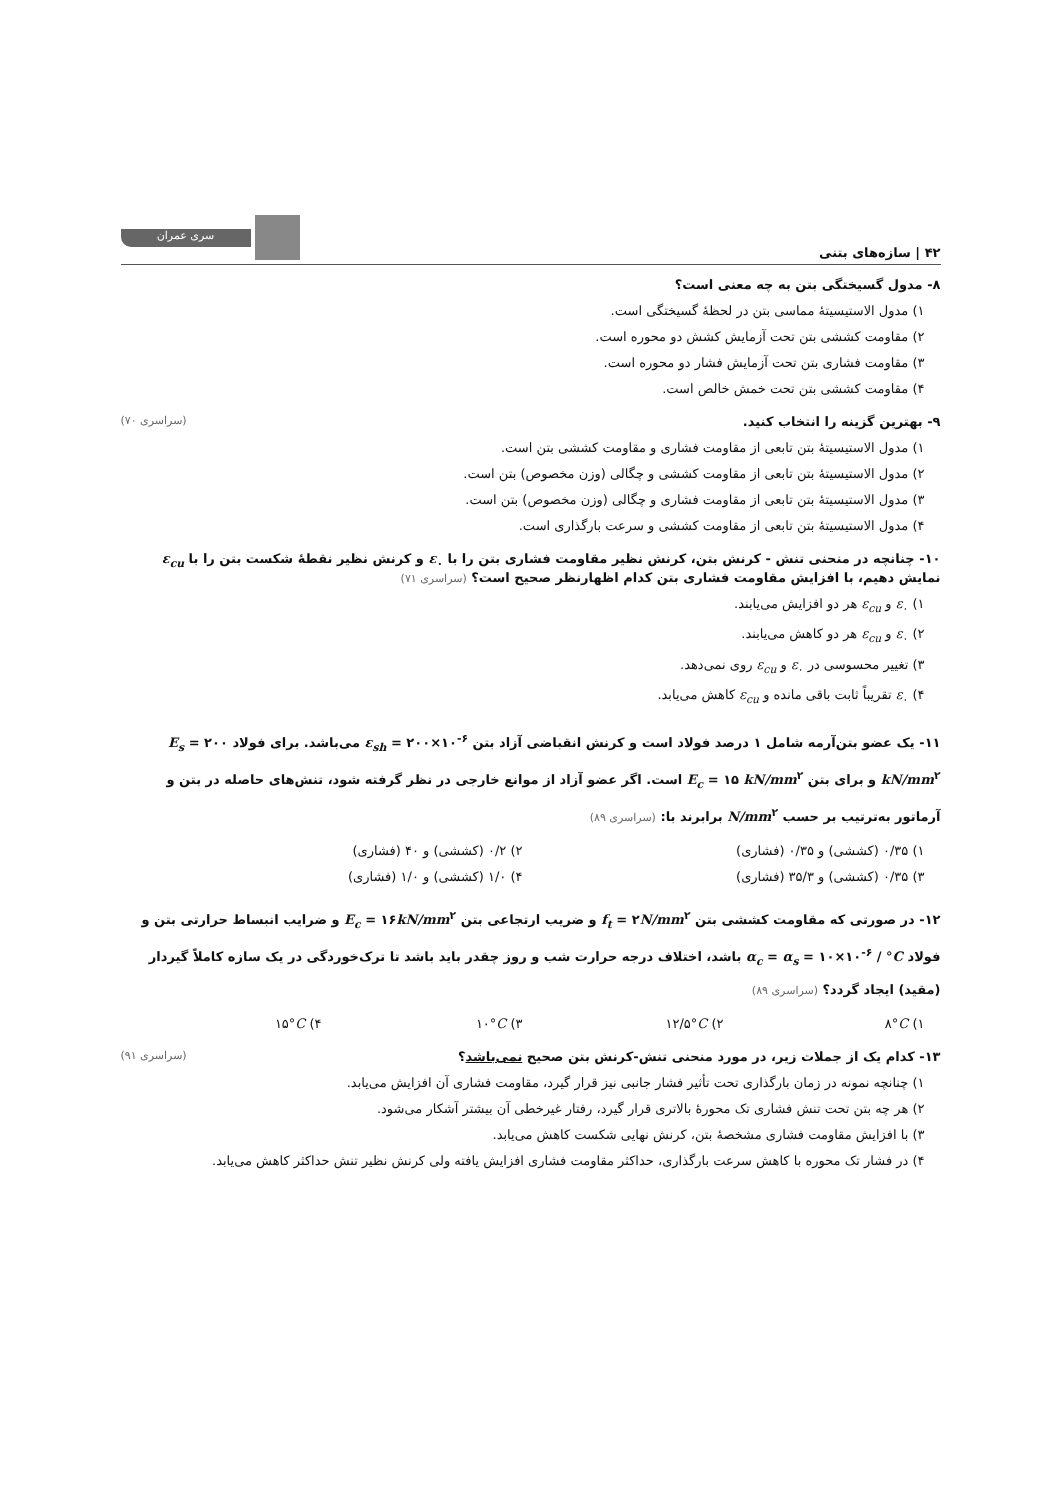۴۲ | سازه‌های بتنی
سری عمران
۸- مدول گسیختگی بتن به چه معنی است؟
۱) مدول الاستیسیتهٔ مماسی بتن در لحظهٔ گسیختگی است.
۲) مقاومت کششی بتن تحت آزمایش کشش دو محوره است.
۳) مقاومت فشاری بتن تحت آزمایش فشار دو محوره است.
۴) مقاومت کششی بتن تحت خمش خالص است.
۹- بهترین گزینه را انتخاب کنید. (سراسری ۷۰)
۱) مدول الاستیسیتهٔ بتن تابعی از مقاومت فشاری و مقاومت کششی بتن است.
۲) مدول الاستیسیتهٔ بتن تابعی از مقاومت کششی و چگالی (وزن مخصوص) بتن است.
۳) مدول الاستیسیتهٔ بتن تابعی از مقاومت فشاری و چگالی (وزن مخصوص) بتن است.
۴) مدول الاستیسیتهٔ بتن تابعی از مقاومت کششی و سرعت بارگذاری است.
۱۰- چنانچه در منحنی تنش - کرنش بتن، کرنش نظیر مقاومت فشاری بتن را با ε<sub>۰</sub> و کرنش نظیر نقطهٔ شکست بتن را با ε<sub>cu</sub> نمایش دهیم، با افزایش مقاومت فشاری بتن کدام اظهارنظر صحیح است؟ (سراسری ۷۱)
۱) ε<sub>۰</sub> و ε<sub>cu</sub> هر دو افزایش می‌یابند.
۲) ε<sub>۰</sub> و ε<sub>cu</sub> هر دو کاهش می‌یابند.
۳) تغییر محسوسی در ε<sub>۰</sub> و ε<sub>cu</sub> روی نمی‌دهد.
۴) ε<sub>۰</sub> تقریباً ثابت باقی مانده و ε<sub>cu</sub> کاهش می‌یابد.
۱۱- یک عضو بتن‌آرمه شامل ۱ درصد فولاد است و کرنش انقباضی آزاد بتن ε<sub>sh</sub> = ۲۰۰×۱۰<sup>-۶</sup> می‌باشد. برای فولاد E<sub>s</sub> = ۲۰۰ kN/mm<sup>۲</sup> و برای بتن E<sub>c</sub> = ۱۵ kN/mm<sup>۲</sup> است. اگر عضو آزاد از موانع خارجی در نظر گرفته شود، تنش‌های حاصله در بتن و آرماتور به‌ترتیب بر حسب N/mm<sup>۲</sup> برابرند با: (سراسری ۸۹)
۱) ۰/۳۵ (کششی) و ۰/۳۵ (فشاری) ۲) ۰/۲ (کششی) و ۴۰ (فشاری)
۳) ۰/۳۵ (کششی) و ۳۵/۳ (فشاری) ۴) ۱/۰ (کششی) و ۱/۰ (فشاری)
۱۲- در صورتی که مقاومت کششی بتن f<sub>t</sub> = ۲N/mm<sup>۲</sup> و ضریب ارتجاعی بتن E<sub>c</sub> = ۱۶kN/mm<sup>۲</sup> و ضرایب انبساط حرارتی بتن و فولاد α<sub>c</sub> = α<sub>s</sub> = ۱۰×۱۰<sup>-۶</sup> / °C باشد، اختلاف درجه حرارت شب و روز چقدر باید باشد تا ترک‌خوردگی در یک سازه کاملاً گیردار (مقید) ایجاد گردد؟ (سراسری ۸۹)
۱) ۸°C ۲) ۱۲/۵°C ۳) ۱۰°C ۴) ۱۵°C
۱۳- کدام یک از جملات زیر، در مورد منحنی تنش-کرنش بتن صحیح نمی‌باشد؟ (سراسری ۹۱)
۱) چنانچه نمونه در زمان بارگذاری تحت تأثیر فشار جانبی نیز قرار گیرد، مقاومت فشاری آن افزایش می‌یابد.
۲) هر چه بتن تحت تنش فشاری تک محورهٔ بالاتری قرار گیرد، رفتار غیرخطی آن بیشتر آشکار می‌شود.
۳) با افزایش مقاومت فشاری مشخصهٔ بتن، کرنش نهایی شکست کاهش می‌یابد.
۴) در فشار تک محوره با کاهش سرعت بارگذاری، حداکثر مقاومت فشاری افزایش یافته ولی کرنش نظیر تنش حداکثر کاهش می‌یابد.